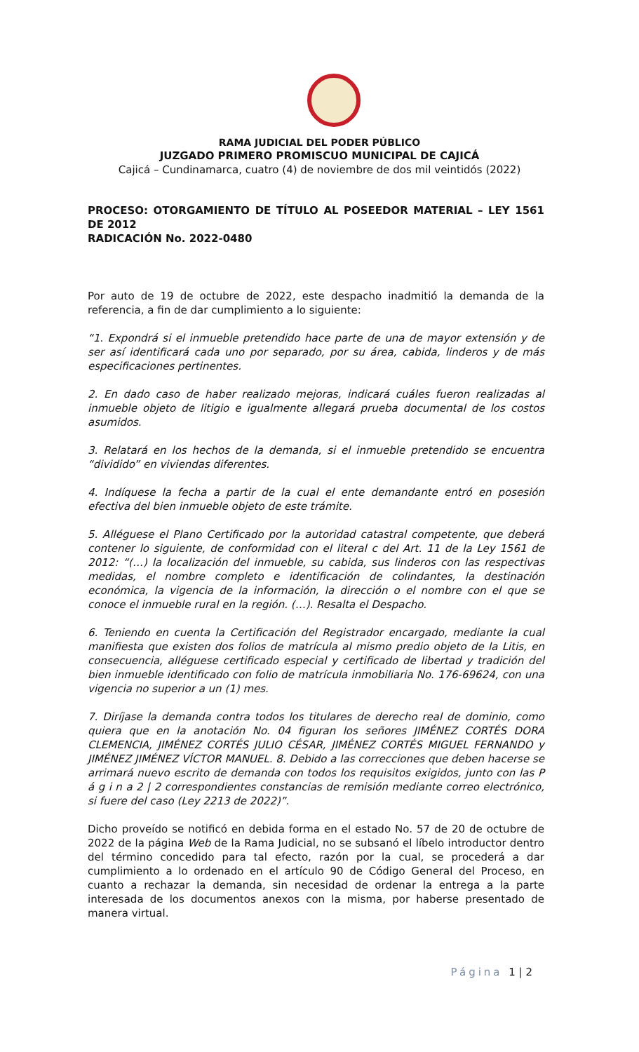RAMA JUDICIAL DEL PODER PÚBLICO
JUZGADO PRIMERO PROMISCUO MUNICIPAL DE CAJICÁ
Cajicá – Cundinamarca, cuatro (4) de noviembre de dos mil veintidós (2022)
PROCESO: OTORGAMIENTO DE TÍTULO AL POSEEDOR MATERIAL – LEY 1561 DE 2012
RADICACIÓN No. 2022-0480
Por auto de 19 de octubre de 2022, este despacho inadmitió la demanda de la referencia, a fin de dar cumplimiento a lo siguiente:
“1. Expondrá si el inmueble pretendido hace parte de una de mayor extensión y de ser así identificará cada uno por separado, por su área, cabida, linderos y de más especificaciones pertinentes.
2. En dado caso de haber realizado mejoras, indicará cuáles fueron realizadas al inmueble objeto de litigio e igualmente allegará prueba documental de los costos asumidos.
3. Relatará en los hechos de la demanda, si el inmueble pretendido se encuentra “dividido” en viviendas diferentes.
4. Indíquese la fecha a partir de la cual el ente demandante entró en posesión efectiva del bien inmueble objeto de este trámite.
5. Alléguese el Plano Certificado por la autoridad catastral competente, que deberá contener lo siguiente, de conformidad con el literal c del Art. 11 de la Ley 1561 de 2012: “(…) la localización del inmueble, su cabida, sus linderos con las respectivas medidas, el nombre completo e identificación de colindantes, la destinación económica, la vigencia de la información, la dirección o el nombre con el que se conoce el inmueble rural en la región. (…). Resalta el Despacho.
6. Teniendo en cuenta la Certificación del Registrador encargado, mediante la cual manifiesta que existen dos folios de matrícula al mismo predio objeto de la Litis, en consecuencia, alléguese certificado especial y certificado de libertad y tradición del bien inmueble identificado con folio de matrícula inmobiliaria No. 176-69624, con una vigencia no superior a un (1) mes.
7. Diríjase la demanda contra todos los titulares de derecho real de dominio, como quiera que en la anotación No. 04 figuran los señores JIMÉNEZ CORTÉS DORA CLEMENCIA, JIMÉNEZ CORTÉS JULIO CÉSAR, JIMÉNEZ CORTÉS MIGUEL FERNANDO y JIMÉNEZ JIMÉNEZ VÍCTOR MANUEL. 8. Debido a las correcciones que deben hacerse se arrimará nuevo escrito de demanda con todos los requisitos exigidos, junto con las P á g i n a 2 | 2 correspondientes constancias de remisión mediante correo electrónico, si fuere del caso (Ley 2213 de 2022)”.
Dicho proveído se notificó en debida forma en el estado No. 57 de 20 de octubre de 2022 de la página Web de la Rama Judicial, no se subsanó el líbelo introductor dentro del término concedido para tal efecto, razón por la cual, se procederá a dar cumplimiento a lo ordenado en el artículo 90 de Código General del Proceso, en cuanto a rechazar la demanda, sin necesidad de ordenar la entrega a la parte interesada de los documentos anexos con la misma, por haberse presentado de manera virtual.
Página 1 | 2